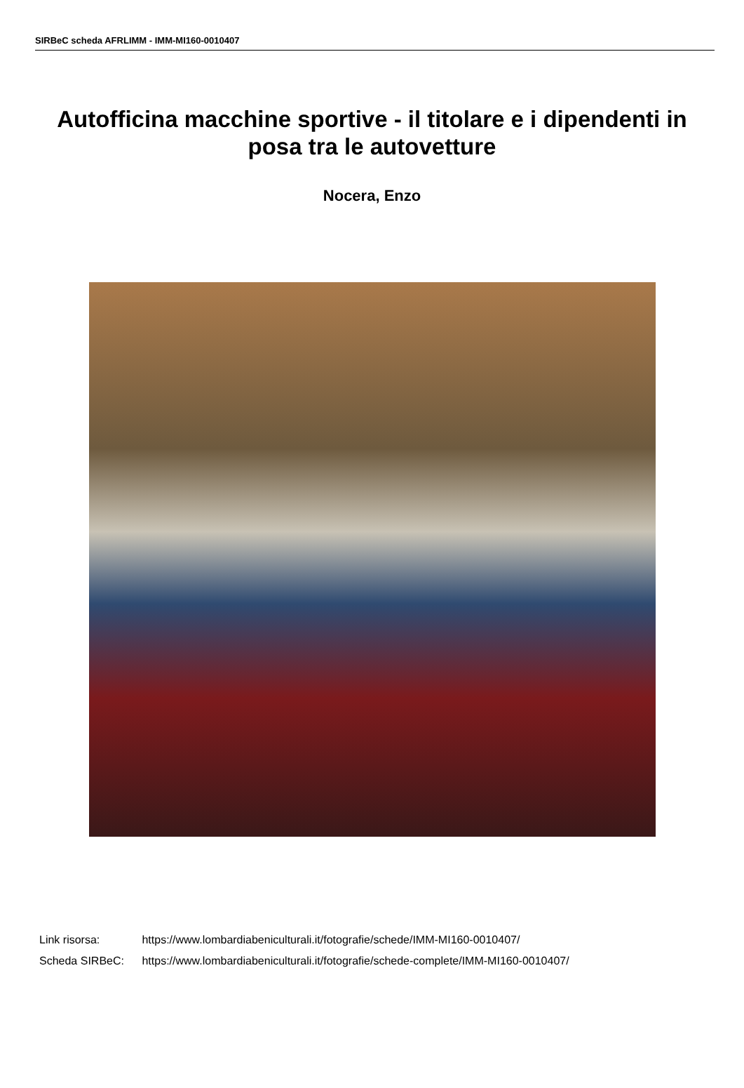SIRBeC scheda AFRLIMM - IMM-MI160-0010407
Autofficina macchine sportive - il titolare e i dipendenti in posa tra le autovetture
Nocera, Enzo
Link risorsa: https://www.lombardiabeniculturali.it/fotografie/schede/IMM-MI160-0010407/
Scheda SIRBeC: https://www.lombardiabeniculturali.it/fotografie/schede-complete/IMM-MI160-0010407/